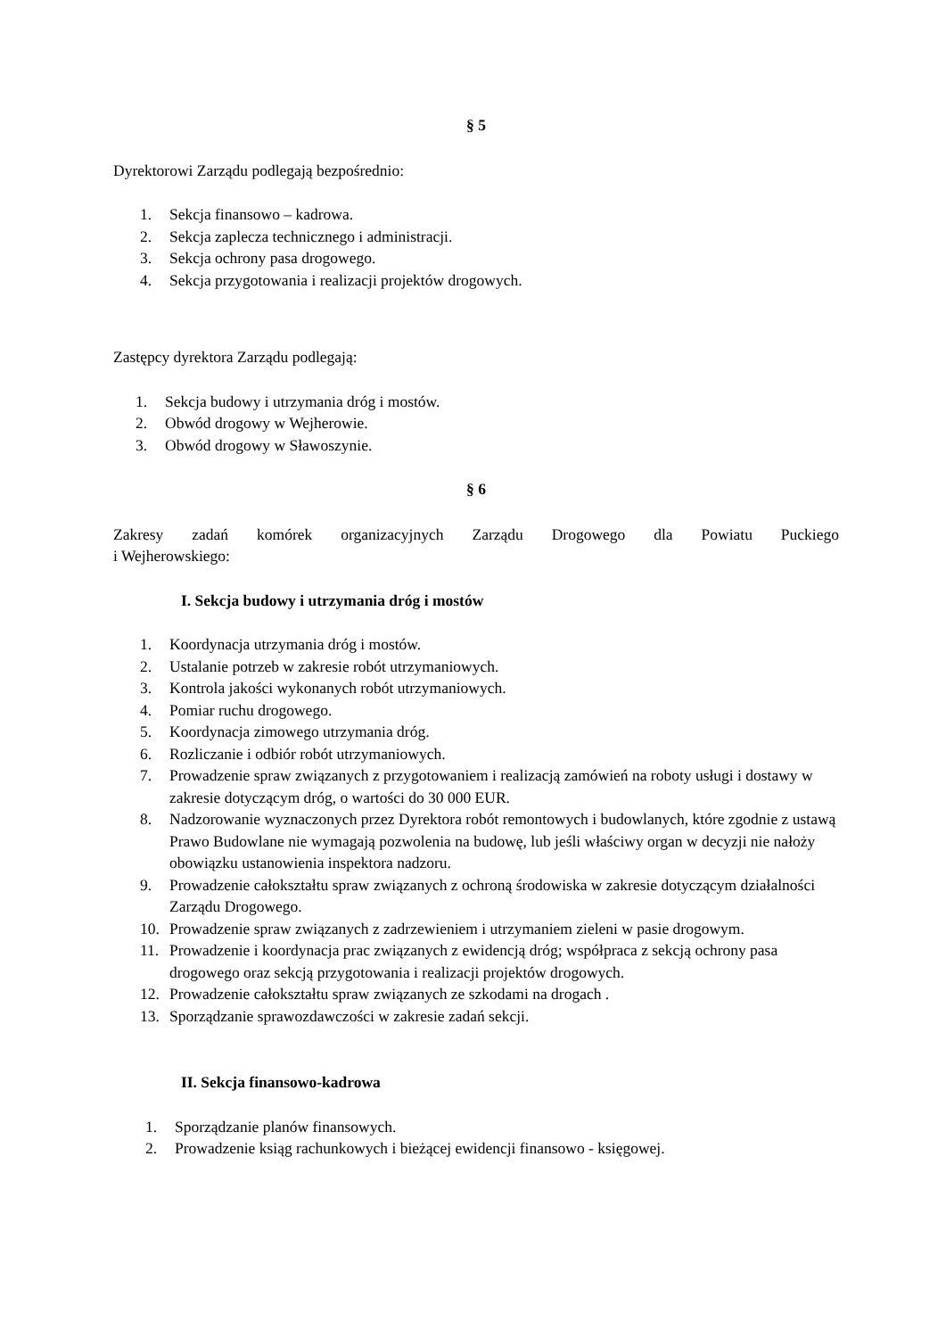§ 5
Dyrektorowi Zarządu podlegają bezpośrednio:
1. Sekcja finansowo – kadrowa.
2. Sekcja zaplecza technicznego i administracji.
3. Sekcja ochrony pasa drogowego.
4. Sekcja przygotowania i realizacji projektów drogowych.
Zastępcy dyrektora Zarządu podlegają:
1. Sekcja budowy i utrzymania dróg i mostów.
2. Obwód drogowy w Wejherowie.
3. Obwód drogowy w Sławoszynie.
§ 6
Zakresy zadań komórek organizacyjnych Zarządu Drogowego dla Powiatu Puckiego
i Wejherowskiego:
I. Sekcja budowy i utrzymania dróg i mostów
1. Koordynacja utrzymania dróg i mostów.
2. Ustalanie potrzeb w zakresie robót utrzymaniowych.
3. Kontrola jakości wykonanych robót utrzymaniowych.
4. Pomiar ruchu drogowego.
5. Koordynacja zimowego utrzymania dróg.
6. Rozliczanie i odbiór robót utrzymaniowych.
7. Prowadzenie spraw związanych z przygotowaniem i realizacją zamówień na roboty usługi i dostawy w zakresie dotyczącym dróg, o wartości do 30 000 EUR.
8. Nadzorowanie wyznaczonych przez Dyrektora robót remontowych i budowlanych, które zgodnie z ustawą Prawo Budowlane nie wymagają pozwolenia na budowę, lub jeśli właściwy organ w decyzji nie nałoży obowiązku ustanowienia inspektora nadzoru.
9. Prowadzenie całokształtu spraw związanych z ochroną środowiska w zakresie dotyczącym działalności Zarządu Drogowego.
10. Prowadzenie spraw związanych z zadrzewieniem i utrzymaniem zieleni w pasie drogowym.
11. Prowadzenie i koordynacja prac związanych z ewidencją dróg; współpraca z sekcją ochrony pasa drogowego oraz sekcją przygotowania i realizacji projektów drogowych.
12. Prowadzenie całokształtu spraw związanych ze szkodami na drogach .
13. Sporządzanie sprawozdawczości w zakresie zadań sekcji.
II. Sekcja finansowo-kadrowa
1. Sporządzanie planów finansowych.
2. Prowadzenie ksiąg rachunkowych i bieżącej ewidencji finansowo - księgowej.